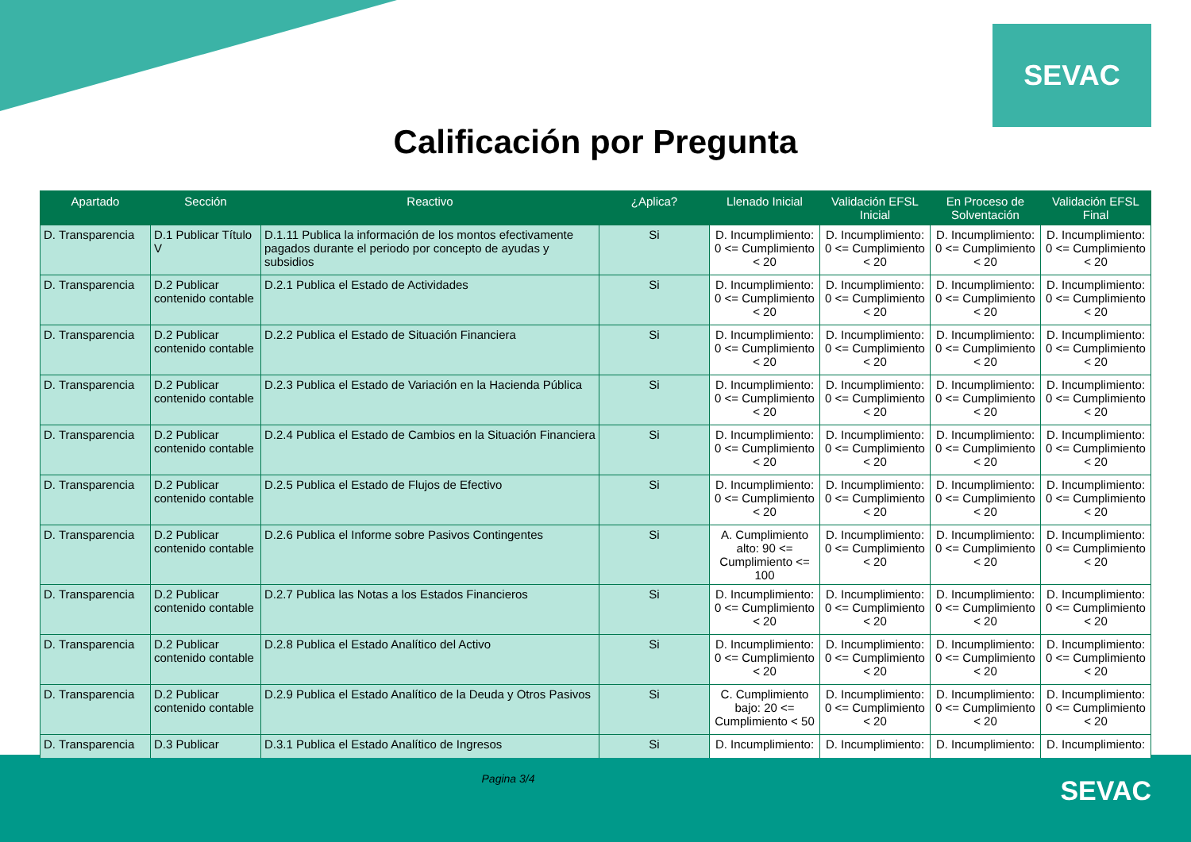SEVAC
Calificación por Pregunta
| Apartado | Sección | Reactivo | ¿Aplica? | Llenado Inicial | Validación EFSL Inicial | En Proceso de Solventación | Validación EFSL Final |
| --- | --- | --- | --- | --- | --- | --- | --- |
| D. Transparencia | D.1 Publicar Título V | D.1.11 Publica la información de los montos efectivamente pagados durante el periodo por concepto de ayudas y subsidios | Si | D. Incumplimiento: 0 <= Cumplimiento < 20 | D. Incumplimiento: 0 <= Cumplimiento < 20 | D. Incumplimiento: 0 <= Cumplimiento < 20 | D. Incumplimiento: 0 <= Cumplimiento < 20 |
| D. Transparencia | D.2 Publicar contenido contable | D.2.1 Publica el Estado de Actividades | Si | D. Incumplimiento: 0 <= Cumplimiento < 20 | D. Incumplimiento: 0 <= Cumplimiento < 20 | D. Incumplimiento: 0 <= Cumplimiento < 20 | D. Incumplimiento: 0 <= Cumplimiento < 20 |
| D. Transparencia | D.2 Publicar contenido contable | D.2.2 Publica el Estado de Situación Financiera | Si | D. Incumplimiento: 0 <= Cumplimiento < 20 | D. Incumplimiento: 0 <= Cumplimiento < 20 | D. Incumplimiento: 0 <= Cumplimiento < 20 | D. Incumplimiento: 0 <= Cumplimiento < 20 |
| D. Transparencia | D.2 Publicar contenido contable | D.2.3 Publica el Estado de Variación en la Hacienda Pública | Si | D. Incumplimiento: 0 <= Cumplimiento < 20 | D. Incumplimiento: 0 <= Cumplimiento < 20 | D. Incumplimiento: 0 <= Cumplimiento < 20 | D. Incumplimiento: 0 <= Cumplimiento < 20 |
| D. Transparencia | D.2 Publicar contenido contable | D.2.4 Publica el Estado de Cambios en la Situación Financiera | Si | D. Incumplimiento: 0 <= Cumplimiento < 20 | D. Incumplimiento: 0 <= Cumplimiento < 20 | D. Incumplimiento: 0 <= Cumplimiento < 20 | D. Incumplimiento: 0 <= Cumplimiento < 20 |
| D. Transparencia | D.2 Publicar contenido contable | D.2.5 Publica el Estado de Flujos de Efectivo | Si | D. Incumplimiento: 0 <= Cumplimiento < 20 | D. Incumplimiento: 0 <= Cumplimiento < 20 | D. Incumplimiento: 0 <= Cumplimiento < 20 | D. Incumplimiento: 0 <= Cumplimiento < 20 |
| D. Transparencia | D.2 Publicar contenido contable | D.2.6 Publica el Informe sobre Pasivos Contingentes | Si | A. Cumplimiento alto: 90 <= Cumplimiento <= 100 | D. Incumplimiento: 0 <= Cumplimiento < 20 | D. Incumplimiento: 0 <= Cumplimiento < 20 | D. Incumplimiento: 0 <= Cumplimiento < 20 |
| D. Transparencia | D.2 Publicar contenido contable | D.2.7 Publica las Notas a los Estados Financieros | Si | D. Incumplimiento: 0 <= Cumplimiento < 20 | D. Incumplimiento: 0 <= Cumplimiento < 20 | D. Incumplimiento: 0 <= Cumplimiento < 20 | D. Incumplimiento: 0 <= Cumplimiento < 20 |
| D. Transparencia | D.2 Publicar contenido contable | D.2.8 Publica el Estado Analítico del Activo | Si | D. Incumplimiento: 0 <= Cumplimiento < 20 | D. Incumplimiento: 0 <= Cumplimiento < 20 | D. Incumplimiento: 0 <= Cumplimiento < 20 | D. Incumplimiento: 0 <= Cumplimiento < 20 |
| D. Transparencia | D.2 Publicar contenido contable | D.2.9 Publica el Estado Analítico de la Deuda y Otros Pasivos | Si | C. Cumplimiento bajo: 20 <= Cumplimiento < 50 | D. Incumplimiento: 0 <= Cumplimiento < 20 | D. Incumplimiento: 0 <= Cumplimiento < 20 | D. Incumplimiento: 0 <= Cumplimiento < 20 |
| D. Transparencia | D.3 Publicar | D.3.1 Publica el Estado Analítico de Ingresos | Si | D. Incumplimiento: | D. Incumplimiento: | D. Incumplimiento: | D. Incumplimiento: |
Pagina 3/4
SEVAC